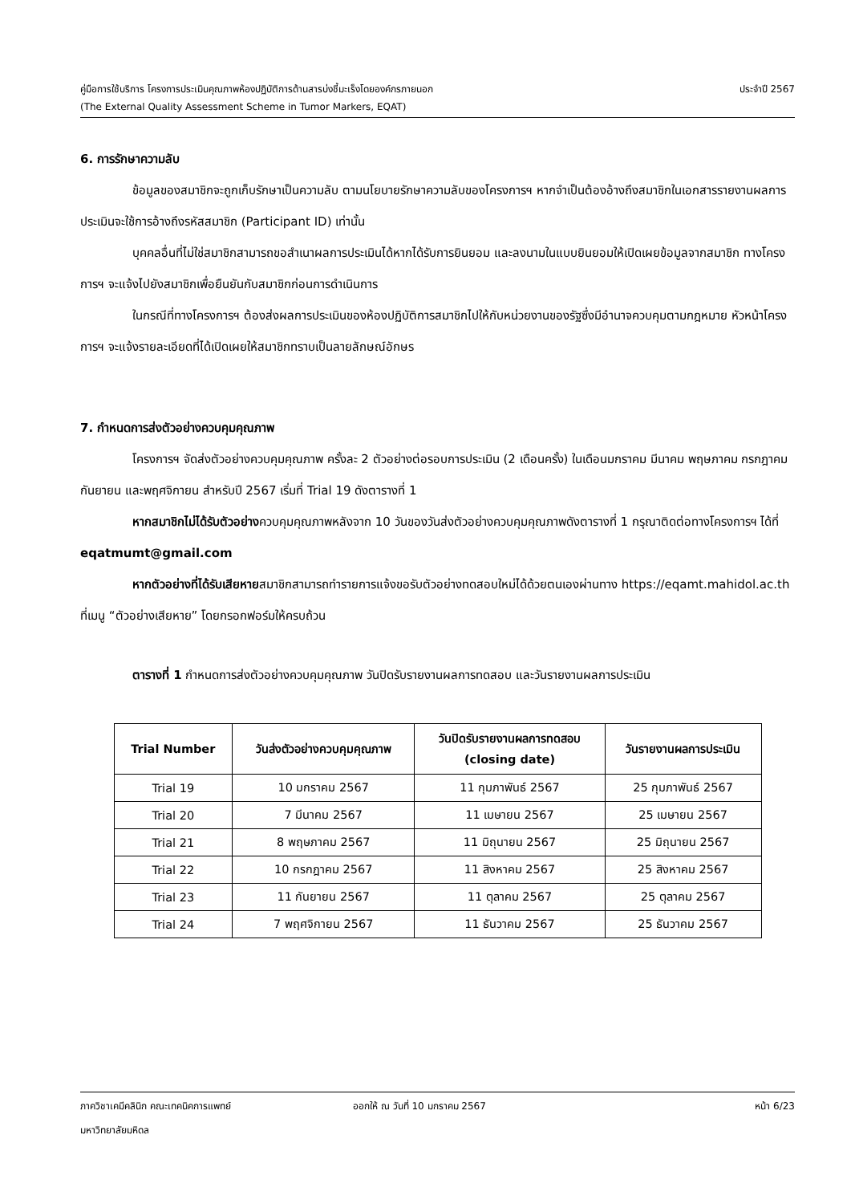คู่มือการใช้บริการ โครงการประเมินคุณภาพห้องปฏิบัติการด้านสารบ่งชี้มะเร็งโดยองค์กรภายนอก ประจำปี 2567
(The External Quality Assessment Scheme in Tumor Markers, EQAT)
6. การรักษาความลับ
ข้อมูลของสมาชิกจะถูกเก็บรักษาเป็นความลับ ตามนโยบายรักษาความลับของโครงการฯ หากจำเป็นต้องอ้างถึงสมาชิกในเอกสารรายงานผลการประเมินจะใช้การอ้างถึงรหัสสมาชิก (Participant ID) เท่านั้น
บุคคลอื่นที่ไม่ใช่สมาชิกสามารถขอสำเนาผลการประเมินได้หากได้รับการยินยอม และลงนามในแบบยินยอมให้เปิดเผยข้อมูลจากสมาชิก ทางโครงการฯ จะแจ้งไปยังสมาชิกเพื่อยืนยันกับสมาชิกก่อนการดำเนินการ
ในกรณีที่ทางโครงการฯ ต้องส่งผลการประเมินของห้องปฏิบัติการสมาชิกไปให้กับหน่วยงานของรัฐซึ่งมีอำนาจควบคุมตามกฎหมาย หัวหน้าโครงการฯ จะแจ้งรายละเอียดที่ได้เปิดเผยให้สมาชิกทราบเป็นลายลักษณ์อักษร
7. กำหนดการส่งตัวอย่างควบคุมคุณภาพ
โครงการฯ จัดส่งตัวอย่างควบคุมคุณภาพ ครั้งละ 2 ตัวอย่างต่อรอบการประเมิน (2 เดือนครั้ง) ในเดือนมกราคม มีนาคม พฤษภาคม กรกฎาคม กันยายน และพฤศจิกายน สำหรับปี 2567 เริ่มที่ Trial 19 ดังตารางที่ 1
หากสมาชิกไม่ได้รับตัวอย่างควบคุมคุณภาพหลังจาก 10 วันของวันส่งตัวอย่างควบคุมคุณภาพดังตารางที่ 1 กรุณาติดต่อทางโครงการฯ ได้ที่ eqatmumt@gmail.com
หากตัวอย่างที่ได้รับเสียหายสมาชิกสามารถทำรายการแจ้งขอรับตัวอย่างทดสอบใหม่ได้ด้วยตนเองผ่านทาง https://eqamt.mahidol.ac.th ที่เมนู “ตัวอย่างเสียหาย” โดยกรอกฟอร์มให้ครบถ้วน
ตารางที่ 1 กำหนดการส่งตัวอย่างควบคุมคุณภาพ วันปิดรับรายงานผลการทดสอบ และวันรายงานผลการประเมิน
| Trial Number | วันส่งตัวอย่างควบคุมคุณภาพ | วันปิดรับรายงานผลการทดสอบ (closing date) | วันรายงานผลการประเมิน |
| --- | --- | --- | --- |
| Trial 19 | 10 มกราคม 2567 | 11 กุมภาพันธ์ 2567 | 25 กุมภาพันธ์ 2567 |
| Trial 20 | 7 มีนาคม 2567 | 11 เมษายน 2567 | 25 เมษายน 2567 |
| Trial 21 | 8 พฤษภาคม 2567 | 11 มิถุนายน 2567 | 25 มิถุนายน 2567 |
| Trial 22 | 10 กรกฎาคม 2567 | 11 สิงหาคม 2567 | 25 สิงหาคม 2567 |
| Trial 23 | 11 กันยายน 2567 | 11 ตุลาคม 2567 | 25 ตุลาคม 2567 |
| Trial 24 | 7 พฤศจิกายน 2567 | 11 ธันวาคม 2567 | 25 ธันวาคม 2567 |
ภาควิชาเคมีคลินิก คณะเทคนิคการแพทย์ ออกให้ ณ วันที่ 10 มกราคม 2567 หน้า 6/23
มหาวิทยาลัยมหิดล